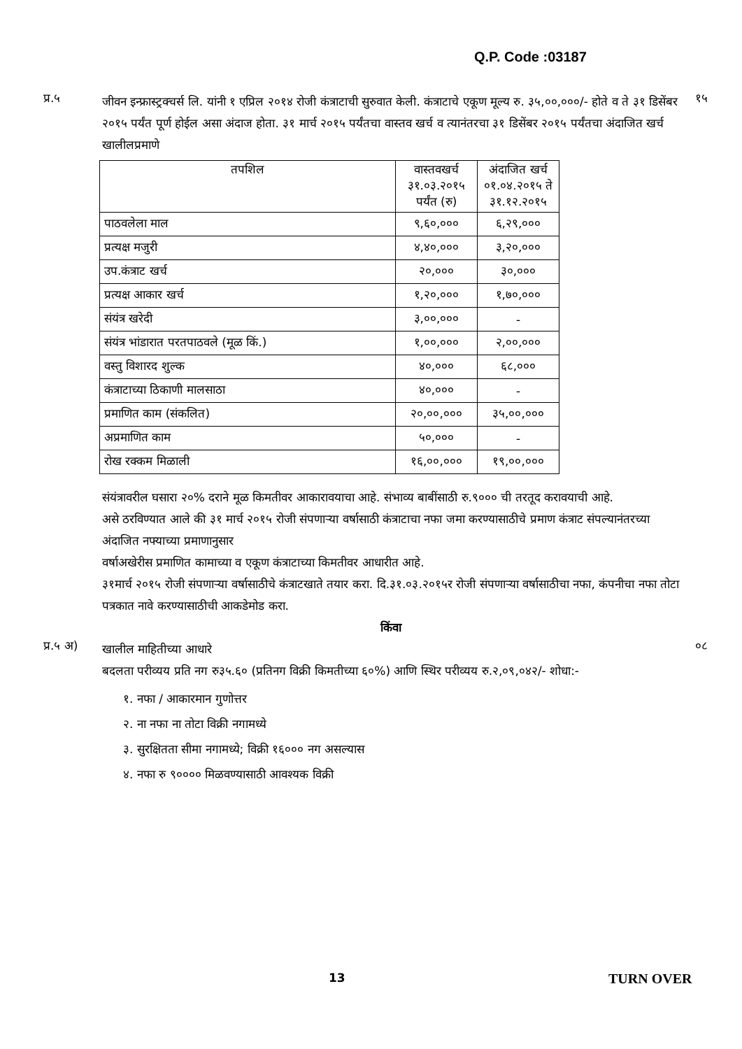Q.P. Code :03187
प्र.५
जीवन इन्फ्रास्ट्रक्चर्स लि. यांनी १ एप्रिल २०१४ रोजी कंत्राटाची सुरुवात केली. कंत्राटाचे एकूण मूल्य रु. ३५,००,०००/- होते व ते ३१ डिसेंबर २०१५ पर्यंत पूर्ण होईल असा अंदाज होता. ३१ मार्च २०१५ पर्यंतचा वास्तव खर्च व त्यानंतरचा ३१ डिसेंबर २०१५ पर्यंतचा अंदाजित खर्च खालीलप्रमाणे
१५
| तपशिल | वास्तवखर्च ३१.०३.२०१५ पर्यंत (रु) | अंदाजित खर्च ०१.०४.२०१५ ते ३१.१२.२०१५ |
| पाठवलेला माल | ९,६०,००० | ६,२९,००० |
| प्रत्यक्ष मजुरी | ४,४०,००० | ३,२०,००० |
| उप.कंत्राट खर्च | २०,००० | ३०,००० |
| प्रत्यक्ष आकार खर्च | १,२०,००० | १,७०,००० |
| संयंत्र खरेदी | ३,००,००० | - |
| संयंत्र भांडारात परतपाठवले (मूळ किं.) | १,००,००० | २,००,००० |
| वस्तु विशारद शुल्क | ४०,००० | ६८,००० |
| कंत्राटाच्या ठिकाणी मालसाठा | ४०,००० | - |
| प्रमाणित काम (संकलित) | २०,००,००० | ३५,००,००० |
| अप्रमाणित काम | ५०,००० | - |
| रोख रक्कम मिळाली | १६,००,००० | १९,००,००० |
संयंत्रावरील घसारा २०% दराने मूळ किमतीवर आकारावयाचा आहे. संभाव्य बाबींसाठी रु.९००० ची तरतूद करावयाची आहे.
असे ठरविण्यात आले की ३१ मार्च २०१५ रोजी संपणाऱ्या वर्षासाठी कंत्राटाचा नफा जमा करण्यासाठीचे प्रमाण कंत्राट संपल्यानंतरच्या अंदाजित नफ्याच्या प्रमाणानुसार
वर्षाअखेरीस प्रमाणित कामाच्या व एकूण कंत्राटाच्या किमतीवर आधारीत आहे.
३१मार्च २०१५ रोजी संपणाऱ्या वर्षासाठीचे कंत्राटखाते तयार करा. दि.३१.०३.२०१५र रोजी संपणाऱ्या वर्षासाठीचा नफा, कंपनीचा नफा तोटा पत्रकात नावे करण्यासाठीची आकडेमोड करा.
किंवा
प्र.५ अ)
खालील माहितीच्या आधारे
बदलता परीव्यय प्रति नग रु३५.६० (प्रतिनग विक्री किमतीच्या ६०%) आणि स्थिर परीव्यय रु.२,०९,०४२/- शोधा:-
१. नफा / आकारमान गुणोत्तर
२. ना नफा ना तोटा विक्री नगामध्ये
३. सुरक्षितता सीमा नगामध्ये; विक्री १६००० नग असल्यास
४. नफा रु ९०००० मिळवण्यासाठी आवश्यक विक्री
०८
13 TURN OVER